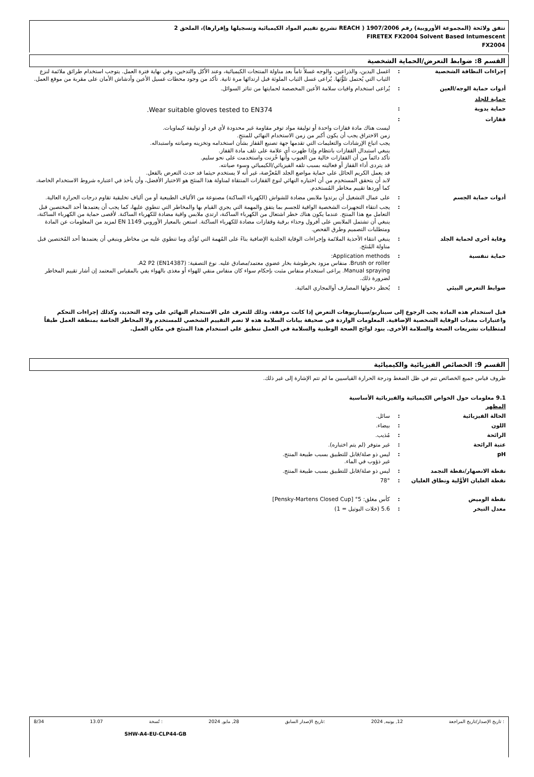تتفق ولائحة (المجموعة الأوروبية) رقم 1907/2006 ( REACH تشريع تقييم المواد الكيميائية وتسجيلها وإقرارها)، الملحق 2
FIRETEX FX2004 Solvent Based Intumescent
FX2004
القسم 8: ضوابط التعرض/الحماية الشخصية
إجراءات النظافة الشخصية :
اغسل اليدين، والذراعين، والوجه غسلاً تاماً بعد مناولة المنتجات الكيميائية، وعند الأكل والتدخين، وفي نهاية فترة العمل. يتوجب استخدام طرائق ملائمة لنزع الثياب التي يُحتمل تلوُّثها. يُراعى غسل الثياب الملوثة قبل ارتدائها مرة ثانية. تأكد من وجود محطات غسيل الأعين وأدشاش الأمان على مقربة من موقع العمل.
أدوات حماية الوجه/العين :
يُراعى استخدام واقيات سلامة الأعين المخصصة لحمايتها من تناثر السوائل.
حماية للجلد
حماية يدوية :
Wear suitable gloves tested to EN374.
قفازات :
ليست هناك مادة قفازات واحدة أو توليفة مواد توفر مقاومة غير محدودة لأي فرد أو توليفة كيماويات.
زمن الاختراق يجب أن يكون أكبر من زمن الاستخدام النهائي للمنتج.
يجب اتباع الإرشادات والتعليمات التي تقدمها جهة تصنيع القفاز بشأن استخدامه وتخزينه وصيانته واستبداله.
ينبغي استبدال القفازات بانتظام وإذا ظهرت أي علامة على تلف مادة القفاز.
تأكد دائماً من أن القفازات خالية من العيوب وأنها خُزنت واستخدمت على نحو سليم.
قد يتردى أداء القفاز أو فعاليته بسبب تلفه الفيزيائي/الكيميائي وسوء صيانته.
قد يعمل الكريم الحائل على حماية مواضع الجلد المُعرَّضة، غير أنه لا يستخدم حيثما قد حدث التعرض بالفعل.
لابد أن يتحقق المستخدِم من أن اختياره النهائي لنوع القفازات المنتقاة لمناولة هذا المنتَج هو الاختيار الأفضل، وأن يأخذ في اعتباره شروط الاستخدام الخاصة، كما أوردها تقييم مخاطر المُستخدم.
أدوات حماية الجسم :
على عمال التشغيل أن يرتدوا ملابس مضادة للشواش (الكهرباء الساكنة) مصنوعة من الألياف الطبيعية أو من ألياف تخليقية تقاوم درجات الحرارة العالية.
:
يجب انتقاء التجهيزات الشخصية الواقية للجسم بما يتفق والمهمة التي يجري القيام بها والمخاطر التي تنطوي عليها، كما يجب أن يعتمدها أحد المختصين قبل التعامل مع هذا المنتج. عندما يكون هناك خطر اشتعال من الكهرباء الساكنة، ارتدي ملابس واقية مضادة للكهرباء الساكنة. لأقصى حماية من الكهرباء الساكنة، ينبغي أن تشتمل الملابس على أفرول وحذاء برقبة وقفازات مضادة للكهرباء الساكنة. استعن بالمعيار الأوروبي EN 1149 لمزيد من المعلومات عن المادة ومتطلبات التصميم وطرق الفحص.
وقاية أخرى لحماية الجلد :
ينبغي انتقاء الأحذية الملائمة وإجراءات الوقاية الجلدية الإضافية بناءً على المُهمة التي تُؤدَّى وما تنطوي عليه من مخاطر وينبغي أن يعتمدها أحد المُختصين قبل مناولة المُنتَج.
حماية تنفسية :
Application methods:
Brush or roller. منفاس مزود بخرطوشة بخار عضوي معتمد/مصادق عليه. نوع التصفية: A2 P2 (EN14387).
Manual spraying. يراعى استخدام منفاس مثبت بإحكام سواء كان منفاس منقي للهواء أو مغذى بالهواء يفي بالمقياس المعتمد إن أشار تقييم المخاطر لضرورة ذلك.
ضوابط التعرض البيئي :
يُحظر دخولها المصارف أوالمجاري المائية.
قبل استخدام هذه المادة يجب الرجوع إلى سيناريو/سيناريوهات التعرض إذا كانت مرفقة، وذلك للتعرف على الاستخدام النهائي على وجه التحديد، وكذلك إجراءات التحكم واعتبارات معدات الوقاية الشخصية الإضافية. المعلومات الواردة في صحيفة بيانات السلامة هذه لا تضم التقييم الشخصي للمستخدم ولا المخاطر الخاصة بمنطقة العمل طبقاً لمتطلبات تشريعات الصحة والسلامة الأخرى. بنود لوائح الصحة الوطنية والسلامة في العمل تنطبق على استخدام هذا المنتَج في مكان العمل.
القسم 9: الخصائص الفيزيائية والكيميائية
ظروف قياس جميع الخصائص تتم في ظل الضغط ودرجة الحرارة القياسيين ما لم تتم الإشارة إلى غير ذلك.
9.1 معلومات حول الخواص الكيميائية والفيزيائية الأساسية
المظهر
الحالة الفيزيائية :
سائل.
اللون :
بيضاء.
الرائحة :
مُذيب.
عتبة الرائحة :
غير متوفر (لم يتم اختباره).
pH :
ليس ذو صلة/قابل للتطبيق بسبب طبيعة المنتج.
غير ذؤوب في الماء.
نقطة الانصهار/نقطة التجمد :
ليس ذو صلة/قابل للتطبيق بسبب طبيعة المنتج.
نقطة الغليان الأوَّلية ونطاق الغليان
:
78°
نقطة الوميض :
كأس مغلق: 5° [Pensky-Martens Closed Cup]
معدل التبخر :
5.6 (خلات البوتيل = 1)
: تاريخ الإصدار/تاريخ المراجعة 12, يونيه, 2024:تاريخ الإصدار السابق 28, مايو, 2024: نُسخة 13.07 8/34
SHW-A4-EU-CLP44-GB